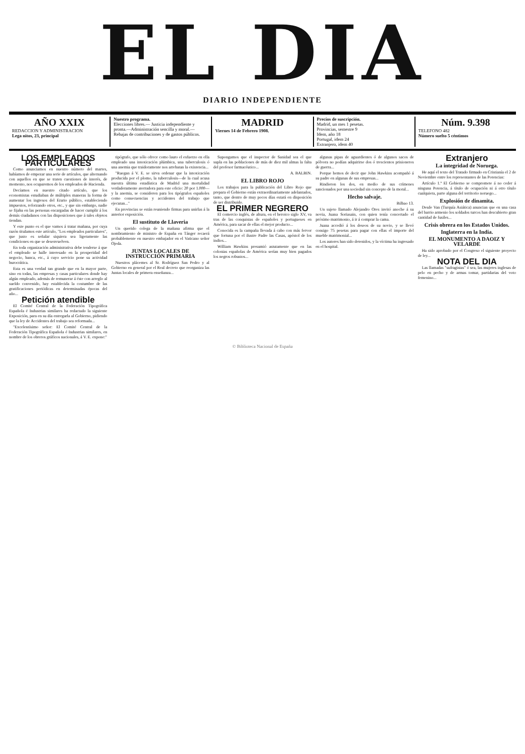EL DIA
DIARIO INDEPENDIENTE
AÑO XXIX
REDACCION Y ADMINISTRACION
Lega nitos, 23, principal
Nuestro programa.
Elecciones libres.— Justicia independiente y pronta.—Administración sencilla y moral.—Rebajas de contribuciones y de gastos públicos.
MADRID
Viernes 14 de Febrero 1908.
Precios de suscripción.
Madrid, un mes 1 pesetas.
Provincias, semestre 9
Idem, año 18
Portugal, idem 24
Extranjero, idem 40
Núm. 9.398
TELEFONO 482
Número suelto 5 céntimos
LOS EMPLEADOS PARTICULARES
Como anunciamos en nuestro número del martes, habíamos de empezar una serie de artículos, que alternando con aquellos en que se traten cuestiones de interés, de momento, nos ocuparemos de los empleados de Hacienda.
Decíamos en nuestro citado artículo, que los economistas estudiaban de múltiples maneras la forma de aumentar los ingresos del Erario público, estableciendo impuestos, reforzando otros, etc., y que sin embargo, nadie se fijaba en las personas encargadas de hacer cumplir á los demás ciudadanos con las disposiciones que á tales objetos tiendan.
Y este punto es el que vamos á tratar mañana, por cuya razón titulamos este artículo, "Los empleados particulares", que justo es señalar siquiera sea ligeramente las condiciones en que se desenvuelven.
En toda organización administrativa debe tenderse á que el empleado se halle interesado en la prosperidad del negocio, banca, etc., á cuyo servicio pone su actividad burocrática.
Esta es una verdad tan grande que en la mayor parte, sino en todas, las empresas y casas particulares donde hay algún empleado, además de remunerar á éste con arreglo al sueldo convenido, hay establecida la costumbre de las gratificaciones periódicas en determinadas épocas del año...
Petición atendible
El Comité Central de la Federación Tipográfica Española é Industrias similares ha redactado la siguiente Exposición, para en su día entregarla al Gobierno, pidiendo que la ley de Accidentes del trabajo sea reformada...
"Excelentísimo señor: El Comité Central de la Federación Tipográfica Española é Industrias similares, en nombre de los obreros gráficos nacionales, á V. E. expone:"
tipógrafo, que sólo ofrece como lauro el esfuerzo en ella empleado una intoxicación plúmbica, una tuberculosis ó una anemia que traidoramente nos arrebatan la existencia...
"Ruegan á V. E. se sirva ordenar que la intoxicación producida por el plomo, la tuberculosis—de la cual acusa nuestra última estadística de Madrid una mortalidad verdaderamente aterradora para este oficio: 20 por 1.000—y la anemia, se consideren para los tipógrafos españoles como consecuencias y accidentes del trabajo que ejecutan..."
En provincias se están reuniendo firmas para unirlas á la anterior exposición.
El sustituto de Llaveria
Un querido colega de la mañana afirma que el nombramiento de ministro de España en Tánger recaerá probablemente en nuestro embajador en el Vaticano señor Ojeda.
JUNTAS LOCALES DE INSTRUCCIÓN PRIMARIA
Nuestros plácemes al Sr. Rodríguez San Pedro y al Gobierno en general por el Real decreto que reorganiza las Juntas locales de primera enseñanza...
Supongamos que el inspector de Sanidad sea el que supla en las poblaciones de más de diez mil almas la falta del profesor farmacéutico...
A. BALBIN.
EL LIBRO ROJO
Los trabajos para la publicación del Libro Rojo que prepara el Gobierno están extraordinariamente adelantados, tanto, que dentro de muy pocos días estará en disposición de ser distribuido.
EL PRIMER NEGRERO
El comercio inglés, de altura, en el heroico siglo XV, va tras de las conquistas de españoles y portugueses en América, para sacar de ellas el mejor producto...
Conocida es la campaña llevada á cabo con más fervor que fortuna por el ilustre Padre las Casas, apóstol de los indios...
William Hawkins presumió astutamente que en las colonias españolas de América serían muy bien pagados los negros robustos...
algunas pipas de aguardientes ó de algunos sacos de pólvora no podían adquirirse dos ó trescientos prisioneros de guerra...
Porque hemos de decir que John Hawkins acompañó á su padre en algunas de sus empresas...
Rindieron los dos, en medio de sus crímenes sancionados por una sociedad sin concepto de la moral...
Hecho salvaje.
Bilbao 13.
Un sujeto llamado Alejandro Ores invitó anoche á su novia, Juana Soriasain, con quien tenía concertado el próximo matrimonio, á ir á comprar la cama.
Juana accedió á los deseos de su novio, y se llevó consigo 75 pesetas para pagar con ellas el importe del mueble matrimonial...
Los autores han sido detenidos, y la víctima ha ingresado en el hospital.
Extranjero
La integridad de Noruega.
He aquí el texto del Tratado firmado en Cristianía el 2 de Noviembre entre los representantes de las Potencias:
Artículo 1.º El Gobierno se compromete á no ceder á ninguna Potencia, á título de ocupación ni á otro título cualquiera, parte alguna del territorio noruego...
Explosión de dinamita.
Desde Van (Turquía Asiática) anuncian que en una casa del barrio armenio los soldados turcos han descubierto gran cantidad de fusiles...
Crisis obrera en los Estados Unidos.
Inglaterra en la India.
EL MONUMENTO A DAOIZ Y VELARDE
Ha sido aprobado por el Congreso el siguiente proyecto de ley...
NOTA DEL DIA
Las llamadas "sufragistas" ó sea, las mujeres inglesas de pelo en pecho y de armas tomar, partidarias del voto femenino...
© Biblioteca Nacional de España